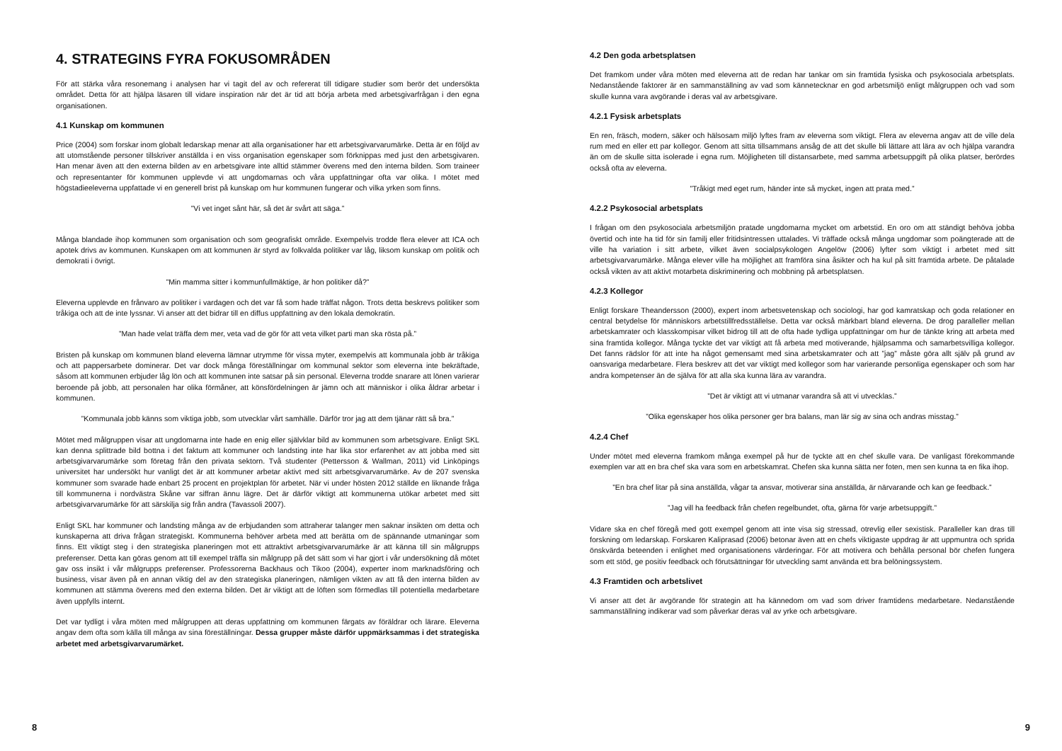4. STRATEGINS FYRA FOKUSOMRÅDEN
För att stärka våra resonemang i analysen har vi tagit del av och refererat till tidigare studier som berör det undersökta området. Detta för att hjälpa läsaren till vidare inspiration när det är tid att börja arbeta med arbetsgivarfrågan i den egna organisationen.
4.1 Kunskap om kommunen
Price (2004) som forskar inom globalt ledarskap menar att alla organisationer har ett arbetsgivarvarumärke. Detta är en följd av att utomstående personer tillskriver anställda i en viss organisation egenskaper som förknippas med just den arbetsgivaren. Han menar även att den externa bilden av en arbetsgivare inte alltid stämmer överens med den interna bilden. Som traineer och representanter för kommunen upplevde vi att ungdomarnas och våra uppfattningar ofta var olika. I mötet med högstadieeleverna uppfattade vi en generell brist på kunskap om hur kommunen fungerar och vilka yrken som finns.
”Vi vet inget sånt här, så det är svårt att säga.”
Många blandade ihop kommunen som organisation och som geografiskt område. Exempelvis trodde flera elever att ICA och apotek drivs av kommunen. Kunskapen om att kommunen är styrd av folkvalda politiker var låg, liksom kunskap om politik och demokrati i övrigt.
”Min mamma sitter i kommunfullmäktige, är hon politiker då?”
Eleverna upplevde en frånvaro av politiker i vardagen och det var få som hade träffat någon. Trots detta beskrevs politiker som tråkiga och att de inte lyssnar. Vi anser att det bidrar till en diffus uppfattning av den lokala demokratin.
”Man hade velat träffa dem mer, veta vad de gör för att veta vilket parti man ska rösta på.”
Bristen på kunskap om kommunen bland eleverna lämnar utrymme för vissa myter, exempelvis att kommunala jobb är tråkiga och att pappersarbete dominerar. Det var dock många föreställningar om kommunal sektor som eleverna inte bekräftade, såsom att kommunen erbjuder låg lön och att kommunen inte satsar på sin personal. Eleverna trodde snarare att lönen varierar beroende på jobb, att personalen har olika förmåner, att könsfördelningen är jämn och att människor i olika åldrar arbetar i kommunen.
”Kommunala jobb känns som viktiga jobb, som utvecklar vårt samhälle. Därför tror jag att dem tjänar rätt så bra.”
Mötet med målgruppen visar att ungdomarna inte hade en enig eller självklar bild av kommunen som arbetsgivare. Enligt SKL kan denna splittrade bild bottna i det faktum att kommuner och landsting inte har lika stor erfarenhet av att jobba med sitt arbetsgivarvarumärke som företag från den privata sektorn. Två studenter (Pettersson & Wallman, 2011) vid Linköpings universitet har undersökt hur vanligt det är att kommuner arbetar aktivt med sitt arbetsgivarvarumärke. Av de 207 svenska kommuner som svarade hade enbart 25 procent en projektplan för arbetet. När vi under hösten 2012 ställde en liknande fråga till kommunerna i nordvästra Skåne var siffran ännu lägre. Det är därför viktigt att kommunerna utökar arbetet med sitt arbetsgivarvarumärke för att särskilja sig från andra (Tavassoli 2007).
Enligt SKL har kommuner och landsting många av de erbjudanden som attraherar talanger men saknar insikten om detta och kunskaperna att driva frågan strategiskt. Kommunerna behöver arbeta med att berätta om de spännande utmaningar som finns. Ett viktigt steg i den strategiska planeringen mot ett attraktivt arbetsgivarvarumärke är att känna till sin målgrupps preferenser. Detta kan göras genom att till exempel träffa sin målgrupp på det sätt som vi har gjort i vår undersökning då mötet gav oss insikt i vår målgrupps preferenser. Professorerna Backhaus och Tikoo (2004), experter inom marknadsföring och business, visar även på en annan viktig del av den strategiska planeringen, nämligen vikten av att få den interna bilden av kommunen att stämma överens med den externa bilden. Det är viktigt att de löften som förmedlas till potentiella medarbetare även uppfylls internt.
Det var tydligt i våra möten med målgruppen att deras uppfattning om kommunen färgats av föräldrar och lärare. Eleverna angav dem ofta som källa till många av sina föreställningar. Dessa grupper måste därför uppmärksammas i det strategiska arbetet med arbetsgivarvarumärket.
8
4.2 Den goda arbetsplatsen
Det framkom under våra möten med eleverna att de redan har tankar om sin framtida fysiska och psykosociala arbetsplats. Nedanstående faktorer är en sammanställning av vad som kännetecknar en god arbetsmiljö enligt målgruppen och vad som skulle kunna vara avgörande i deras val av arbetsgivare.
4.2.1 Fysisk arbetsplats
En ren, fräsch, modern, säker och hälsosam miljö lyftes fram av eleverna som viktigt. Flera av eleverna angav att de ville dela rum med en eller ett par kollegor. Genom att sitta tillsammans ansåg de att det skulle bli lättare att lära av och hjälpa varandra än om de skulle sitta isolerade i egna rum. Möjligheten till distansarbete, med samma arbetsuppgift på olika platser, berördes också ofta av eleverna.
”Tråkigt med eget rum, händer inte så mycket, ingen att prata med.”
4.2.2 Psykosocial arbetsplats
I frågan om den psykosociala arbetsmiljön pratade ungdomarna mycket om arbetstid. En oro om att ständigt behöva jobba övertid och inte ha tid för sin familj eller fritidsintressen uttalades. Vi träffade också många ungdomar som poängterade att de ville ha variation i sitt arbete, vilket även socialpsykologen Angelöw (2006) lyfter som viktigt i arbetet med sitt arbetsgivarvarumärke. Många elever ville ha möjlighet att framföra sina åsikter och ha kul på sitt framtida arbete. De påtalade också vikten av att aktivt motarbeta diskriminering och mobbning på arbetsplatsen.
4.2.3 Kollegor
Enligt forskare Theandersson (2000), expert inom arbetsvetenskap och sociologi, har god kamratskap och goda relationer en central betydelse för människors arbetstillfredsställelse. Detta var också märkbart bland eleverna. De drog paralleller mellan arbetskamrater och klasskompisar vilket bidrog till att de ofta hade tydliga uppfattningar om hur de tänkte kring att arbeta med sina framtida kollegor. Många tyckte det var viktigt att få arbeta med motiverande, hjälpsamma och samarbetsvilliga kollegor. Det fanns rädslor för att inte ha något gemensamt med sina arbetskamrater och att ”jag” måste göra allt själv på grund av oansvariga medarbetare. Flera beskrev att det var viktigt med kollegor som har varierande personliga egenskaper och som har andra kompetenser än de själva för att alla ska kunna lära av varandra.
”Det är viktigt att vi utmanar varandra så att vi utvecklas.”
”Olika egenskaper hos olika personer ger bra balans, man lär sig av sina och andras misstag.”
4.2.4 Chef
Under mötet med eleverna framkom många exempel på hur de tyckte att en chef skulle vara. De vanligast förekommande exemplen var att en bra chef ska vara som en arbetskamrat. Chefen ska kunna sätta ner foten, men sen kunna ta en fika ihop.
”En bra chef litar på sina anställda, vågar ta ansvar, motiverar sina anställda, är närvarande och kan ge feedback.”
”Jag vill ha feedback från chefen regelbundet, ofta, gärna för varje arbetsuppgift.”
Vidare ska en chef föregå med gott exempel genom att inte visa sig stressad, otrevlig eller sexistisk. Paralleller kan dras till forskning om ledarskap. Forskaren Kaliprasad (2006) betonar även att en chefs viktigaste uppdrag är att uppmuntra och sprida önskvärda beteenden i enlighet med organisationens värderingar. För att motivera och behålla personal bör chefen fungera som ett stöd, ge positiv feedback och förutsättningar för utveckling samt använda ett bra belöningssystem.
4.3 Framtiden och arbetslivet
Vi anser att det är avgörande för strategin att ha kännedom om vad som driver framtidens medarbetare. Nedanstående sammanställning indikerar vad som påverkar deras val av yrke och arbetsgivare.
9